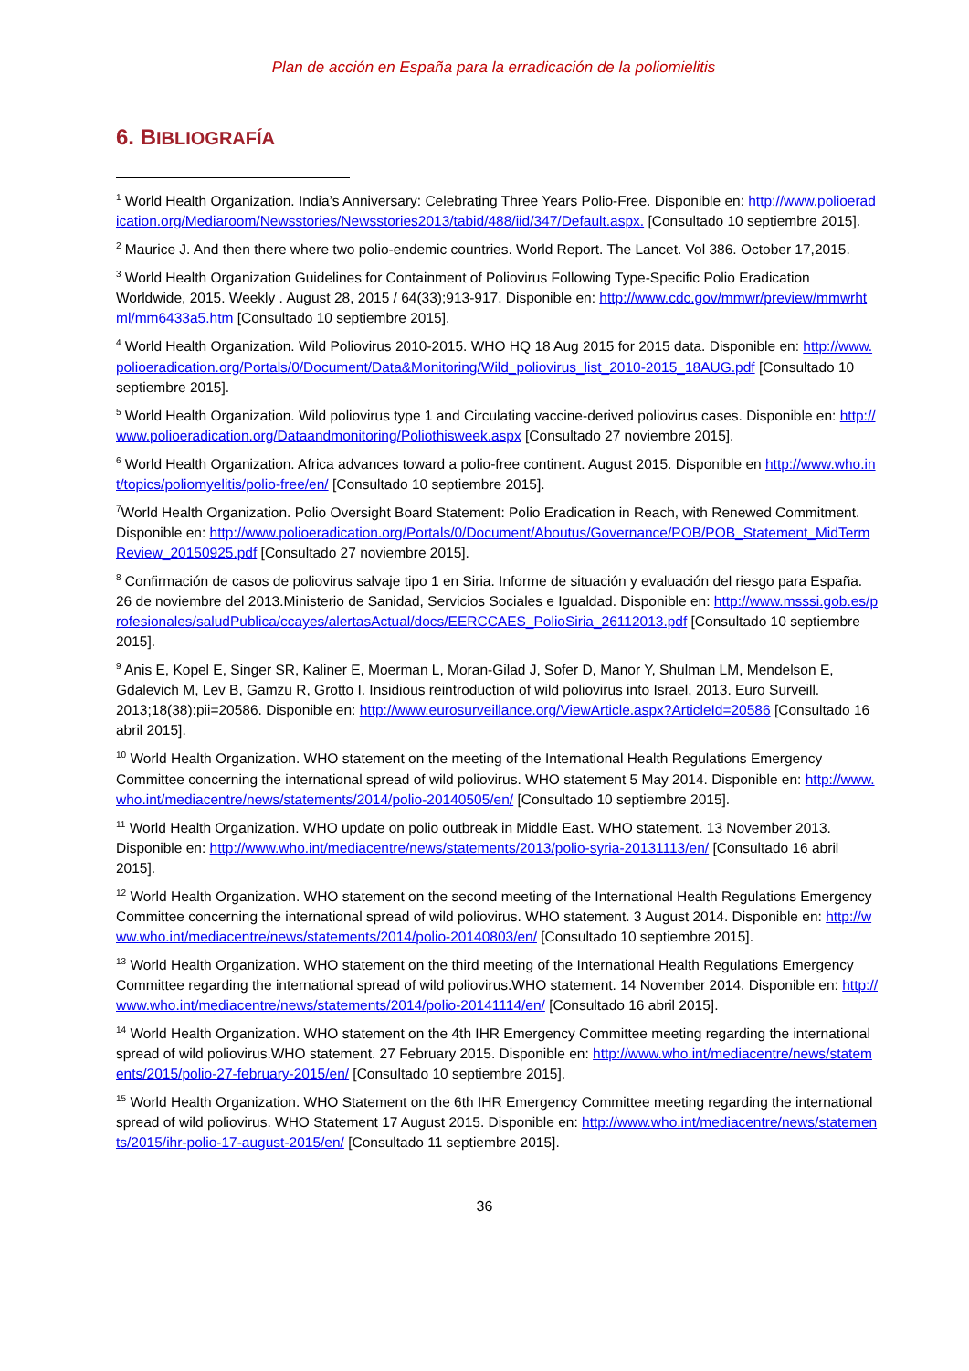Plan de acción en España para la erradicación de la poliomielitis
6. BIBLIOGRAFÍA
<sup>1</sup> World Health Organization. India’s Anniversary: Celebrating Three Years Polio-Free. Disponible en: http://www.polioeradication.org/Mediaroom/Newsstories/Newsstories2013/tabid/488/iid/347/Default.aspx. [Consultado 10 septiembre 2015].
<sup>2</sup> Maurice J. And then there where two polio-endemic countries. World Report. The Lancet. Vol 386. October 17,2015.
<sup>3</sup> World Health Organization Guidelines for Containment of Poliovirus Following Type-Specific Polio Eradication Worldwide, 2015. Weekly . August 28, 2015 / 64(33);913-917. Disponible en: http://www.cdc.gov/mmwr/preview/mmwrhtml/mm6433a5.htm [Consultado 10 septiembre 2015].
<sup>4</sup> World Health Organization. Wild Poliovirus 2010-2015. WHO HQ 18 Aug 2015 for 2015 data. Disponible en: http://www.polioeradication.org/Portals/0/Document/Data&Monitoring/Wild_poliovirus_list_2010-2015_18AUG.pdf [Consultado 10 septiembre 2015].
<sup>5</sup> World Health Organization. Wild poliovirus type 1 and Circulating vaccine-derived poliovirus cases. Disponible en: http://www.polioeradication.org/Dataandmonitoring/Poliothisweek.aspx [Consultado 27 noviembre 2015].
<sup>6</sup> World Health Organization. Africa advances toward a polio-free continent. August 2015. Disponible en http://www.who.int/topics/poliomyelitis/polio-free/en/ [Consultado 10 septiembre 2015].
<sup>7</sup> World Health Organization. Polio Oversight Board Statement: Polio Eradication in Reach, with Renewed Commitment. Disponible en: http://www.polioeradication.org/Portals/0/Document/Aboutus/Governance/POB/POB_Statement_MidTermReview_20150925.pdf [Consultado 27 noviembre 2015].
<sup>8</sup> Confirmación de casos de poliovirus salvaje tipo 1 en Siria. Informe de situación y evaluación del riesgo para España. 26 de noviembre del 2013.Ministerio de Sanidad, Servicios Sociales e Igualdad. Disponible en: http://www.msssi.gob.es/profesionales/saludPublica/ccayes/alertasActual/docs/EERCCAES_PolioSiria_26112013.pdf [Consultado 10 septiembre 2015].
<sup>9</sup> Anis E, Kopel E, Singer SR, Kaliner E, Moerman L, Moran-Gilad J, Sofer D, Manor Y, Shulman LM, Mendelson E, Gdalevich M, Lev B, Gamzu R, Grotto I. Insidious reintroduction of wild poliovirus into Israel, 2013. Euro Surveill. 2013;18(38):pii=20586. Disponible en: http://www.eurosurveillance.org/ViewArticle.aspx?ArticleId=20586 [Consultado 16 abril 2015].
<sup>10</sup> World Health Organization. WHO statement on the meeting of the International Health Regulations Emergency Committee concerning the international spread of wild poliovirus. WHO statement 5 May 2014. Disponible en: http://www.who.int/mediacentre/news/statements/2014/polio-20140505/en/ [Consultado 10 septiembre 2015].
<sup>11</sup> World Health Organization. WHO update on polio outbreak in Middle East. WHO statement. 13 November 2013. Disponible en: http://www.who.int/mediacentre/news/statements/2013/polio-syria-20131113/en/ [Consultado 16 abril 2015].
<sup>12</sup> World Health Organization. WHO statement on the second meeting of the International Health Regulations Emergency Committee concerning the international spread of wild poliovirus. WHO statement. 3 August 2014. Disponible en: http://www.who.int/mediacentre/news/statements/2014/polio-20140803/en/ [Consultado 10 septiembre 2015].
<sup>13</sup> World Health Organization. WHO statement on the third meeting of the International Health Regulations Emergency Committee regarding the international spread of wild poliovirus.WHO statement. 14 November 2014. Disponible en: http://www.who.int/mediacentre/news/statements/2014/polio-20141114/en/ [Consultado 16 abril 2015].
<sup>14</sup> World Health Organization. WHO statement on the 4th IHR Emergency Committee meeting regarding the international spread of wild poliovirus.WHO statement. 27 February 2015. Disponible en: http://www.who.int/mediacentre/news/statements/2015/polio-27-february-2015/en/ [Consultado 10 septiembre 2015].
<sup>15</sup> World Health Organization. WHO Statement on the 6th IHR Emergency Committee meeting regarding the international spread of wild poliovirus. WHO Statement 17 August 2015. Disponible en: http://www.who.int/mediacentre/news/statements/2015/ihr-polio-17-august-2015/en/ [Consultado 11 septiembre 2015].
36